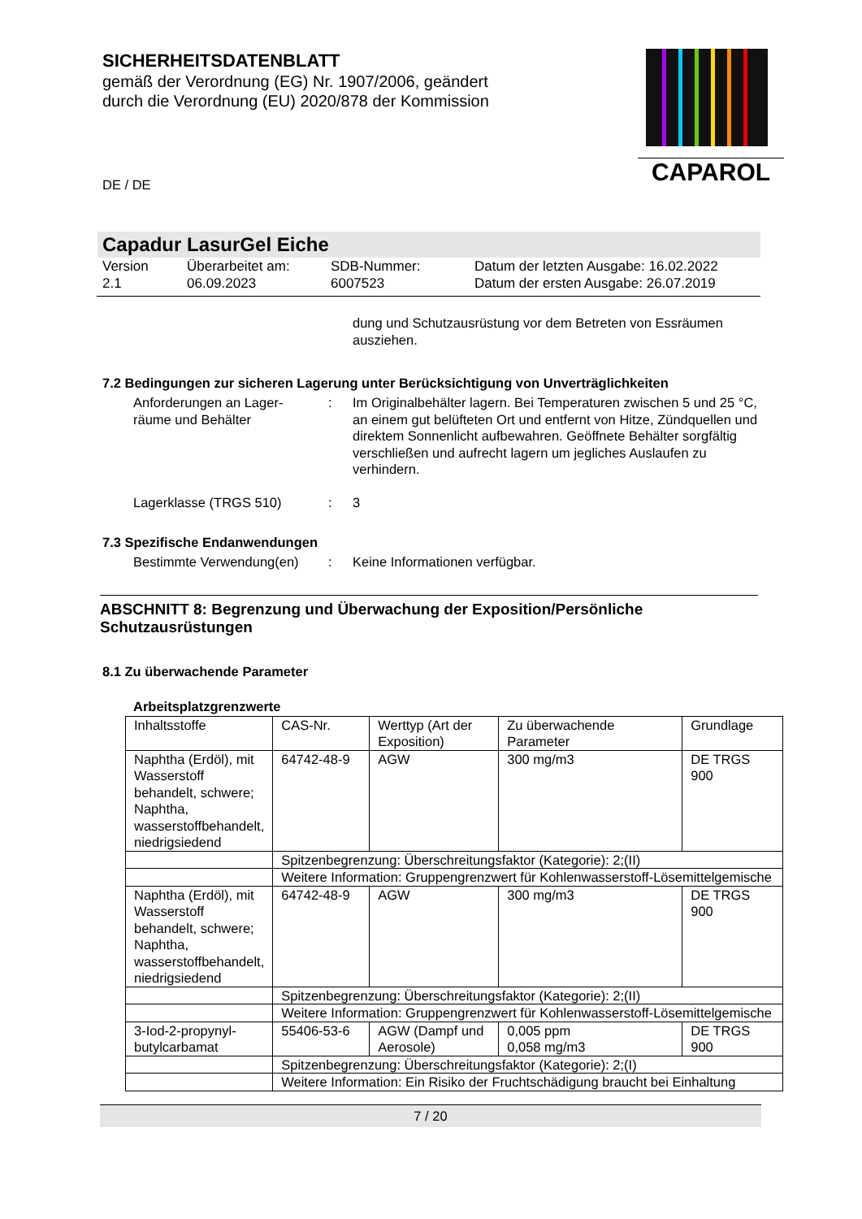SICHERHEITSDATENBLATT
gemäß der Verordnung (EG) Nr. 1907/2006, geändert
durch die Verordnung (EU) 2020/878 der Kommission
CAPAROL
DE / DE
Capadur LasurGel Eiche
Version
2.1
Überarbeitet am:
06.09.2023
SDB-Nummer:
6007523
Datum der letzten Ausgabe: 16.02.2022
Datum der ersten Ausgabe: 26.07.2019
dung und Schutzausrüstung vor dem Betreten von Essräumen ausziehen.
7.2 Bedingungen zur sicheren Lagerung unter Berücksichtigung von Unverträglichkeiten
Anforderungen an Lager-
räume und Behälter
: Im Originalbehälter lagern. Bei Temperaturen zwischen 5 und 25 °C, an einem gut belüfteten Ort und entfernt von Hitze, Zündquellen und direktem Sonnenlicht aufbewahren. Geöffnete Behälter sorgfältig verschließen und aufrecht lagern um jegliches Auslaufen zu verhindern.
Lagerklasse (TRGS 510) : 3
7.3 Spezifische Endanwendungen
Bestimmte Verwendung(en) : Keine Informationen verfügbar.
ABSCHNITT 8: Begrenzung und Überwachung der Exposition/Persönliche Schutzausrüstungen
8.1 Zu überwachende Parameter
Arbeitsplatzgrenzwerte
| Inhaltsstoffe | CAS-Nr. | Werttyp (Art der Exposition) | Zu überwachende Parameter | Grundlage |
| Naphtha (Erdöl), mit Wasserstoff behandelt, schwere; Naphtha, wasserstoffbehandelt, niedrigsiedend | 64742-48-9 | AGW | 300 mg/m3 | DE TRGS 900 |
| | Spitzenbegrenzung: Überschreitungsfaktor (Kategorie): 2;(II) | | | |
| | Weitere Information: Gruppengrenzwert für Kohlenwasserstoff-Lösemittelgemische | | | |
| Naphtha (Erdöl), mit Wasserstoff behandelt, schwere; Naphtha, wasserstoffbehandelt, niedrigsiedend | 64742-48-9 | AGW | 300 mg/m3 | DE TRGS 900 |
| | Spitzenbegrenzung: Überschreitungsfaktor (Kategorie): 2;(II) | | | |
| | Weitere Information: Gruppengrenzwert für Kohlenwasserstoff-Lösemittelgemische | | | |
| 3-Iod-2-propynyl-butylcarbamat | 55406-53-6 | AGW (Dampf und Aerosole) | 0,005 ppm 0,058 mg/m3 | DE TRGS 900 |
| | Spitzenbegrenzung: Überschreitungsfaktor (Kategorie): 2;(I) | | | |
| | Weitere Information: Ein Risiko der Fruchtschädigung braucht bei Einhaltung | | | |
7 / 20